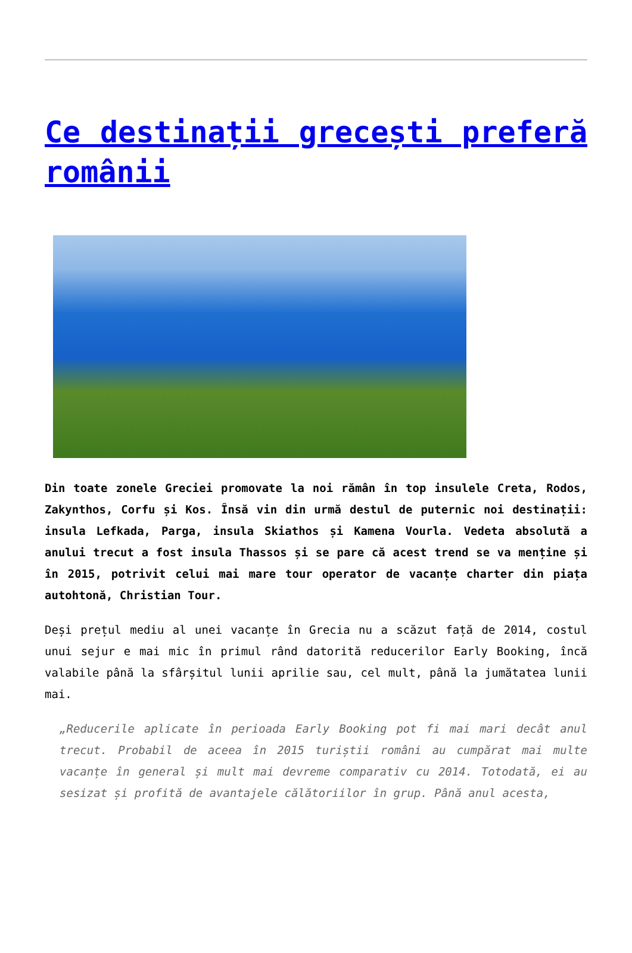Ce destinații grecești preferă românii
Din toate zonele Greciei promovate la noi rămân în top insulele Creta, Rodos, Zakynthos, Corfu și Kos. Însă vin din urmă destul de puternic noi destinații: insula Lefkada, Parga, insula Skiathos și Kamena Vourla. Vedeta absolută a anului trecut a fost insula Thassos și se pare că acest trend se va menține și în 2015, potrivit celui mai mare tour operator de vacanțe charter din piața autohtonă, Christian Tour.
Deși prețul mediu al unei vacanțe în Grecia nu a scăzut față de 2014, costul unui sejur e mai mic în primul rând datorită reducerilor Early Booking, încă valabile până la sfârșitul lunii aprilie sau, cel mult, până la jumătatea lunii mai.
„Reducerile aplicate în perioada Early Booking pot fi mai mari decât anul trecut. Probabil de aceea în 2015 turiștii români au cumpărat mai multe vacanțe în general și mult mai devreme comparativ cu 2014. Totodată, ei au sesizat și profită de avantajele călătoriilor în grup. Până anul acesta,